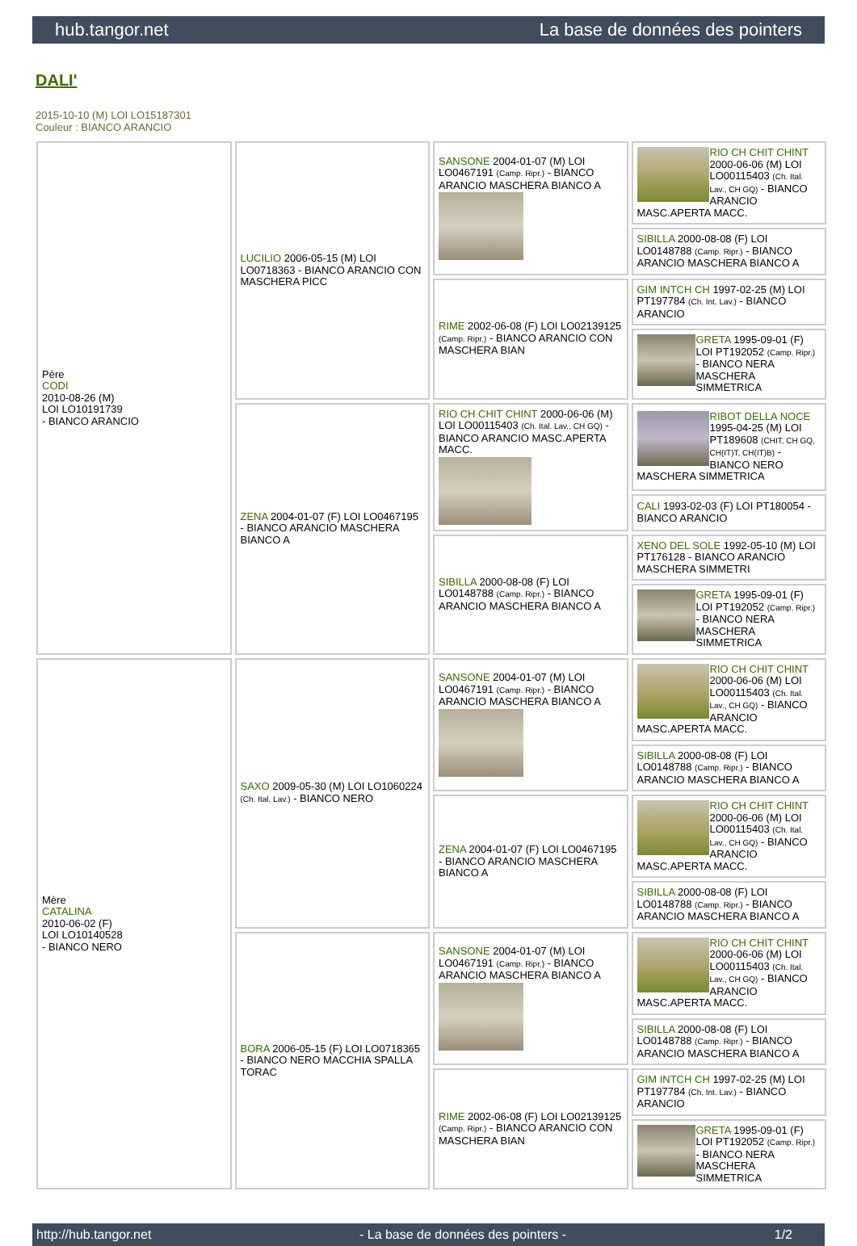hub.tangor.net La base de données des pointers
DALI'
2015-10-10 (M) LOI LO15187301
Couleur : BIANCO ARANCIO
| Père CODI 2010-08-26 (M) LOI LO10191739 - BIANCO ARANCIO | LUCILIO 2006-05-15 (M) LOI LO0718363 - BIANCO ARANCIO CON MASCHERA PICC | SANSONE 2004-01-07 (M) LOI LO0467191 (Camp. Ripr.) - BIANCO ARANCIO MASCHERA BIANCO A | RIO CH CHIT CHINT 2000-06-06 (M) LOI LO00115403 (Ch. Ital. Lav., CH GQ) - BIANCO ARANCIO MASC.APERTA MACC. |
| | | | SIBILLA 2000-08-08 (F) LOI LO0148788 (Camp. Ripr.) - BIANCO ARANCIO MASCHERA BIANCO A |
| | | RIME 2002-06-08 (F) LOI LO02139125 (Camp. Ripr.) - BIANCO ARANCIO CON MASCHERA BIAN | GIM INTCH CH 1997-02-25 (M) LOI PT197784 (Ch. Int. Lav.) - BIANCO ARANCIO |
| | | | GRETA 1995-09-01 (F) LOI PT192052 (Camp. Ripr.) - BIANCO NERA MASCHERA SIMMETRICA |
| | ZENA 2004-01-07 (F) LOI LO0467195 - BIANCO ARANCIO MASCHERA BIANCO A | RIO CH CHIT CHINT 2000-06-06 (M) LOI LO00115403 (Ch. Ital. Lav., CH GQ) - BIANCO ARANCIO MASC.APERTA MACC. | RIBOT DELLA NOCE 1995-04-25 (M) LOI PT189608 (CHIT, CH GQ, CH(IT)T, CH(IT)B) - BIANCO NERO MASCHERA SIMMETRICA |
| | | | CALI 1993-02-03 (F) LOI PT180054 - BIANCO ARANCIO |
| | | SIBILLA 2000-08-08 (F) LOI LO0148788 (Camp. Ripr.) - BIANCO ARANCIO MASCHERA BIANCO A | XENO DEL SOLE 1992-05-10 (M) LOI PT176128 - BIANCO ARANCIO MASCHERA SIMMETRI |
| | | | GRETA 1995-09-01 (F) LOI PT192052 (Camp. Ripr.) - BIANCO NERA MASCHERA SIMMETRICA |
| Mère CATALINA 2010-06-02 (F) LOI LO10140528 - BIANCO NERO | SAXO 2009-05-30 (M) LOI LO1060224 (Ch. Ital. Lav.) - BIANCO NERO | SANSONE 2004-01-07 (M) LOI LO0467191 (Camp. Ripr.) - BIANCO ARANCIO MASCHERA BIANCO A | RIO CH CHIT CHINT 2000-06-06 (M) LOI LO00115403 (Ch. Ital. Lav., CH GQ) - BIANCO ARANCIO MASC.APERTA MACC. |
| | | | SIBILLA 2000-08-08 (F) LOI LO0148788 (Camp. Ripr.) - BIANCO ARANCIO MASCHERA BIANCO A |
| | | ZENA 2004-01-07 (F) LOI LO0467195 - BIANCO ARANCIO MASCHERA BIANCO A | RIO CH CHIT CHINT 2000-06-06 (M) LOI LO00115403 (Ch. Ital. Lav., CH GQ) - BIANCO ARANCIO MASC.APERTA MACC. |
| | | | SIBILLA 2000-08-08 (F) LOI LO0148788 (Camp. Ripr.) - BIANCO ARANCIO MASCHERA BIANCO A |
| | BORA 2006-05-15 (F) LOI LO0718365 - BIANCO NERO MACCHIA SPALLA TORAC | SANSONE 2004-01-07 (M) LOI LO0467191 (Camp. Ripr.) - BIANCO ARANCIO MASCHERA BIANCO A | RIO CH CHIT CHINT 2000-06-06 (M) LOI LO00115403 (Ch. Ital. Lav., CH GQ) - BIANCO ARANCIO MASC.APERTA MACC. |
| | | | SIBILLA 2000-08-08 (F) LOI LO0148788 (Camp. Ripr.) - BIANCO ARANCIO MASCHERA BIANCO A |
| | | RIME 2002-06-08 (F) LOI LO02139125 (Camp. Ripr.) - BIANCO ARANCIO CON MASCHERA BIAN | GIM INTCH CH 1997-02-25 (M) LOI PT197784 (Ch. Int. Lav.) - BIANCO ARANCIO |
| | | | GRETA 1995-09-01 (F) LOI PT192052 (Camp. Ripr.) - BIANCO NERA MASCHERA SIMMETRICA |
http://hub.tangor.net - La base de données des pointers - 1/2